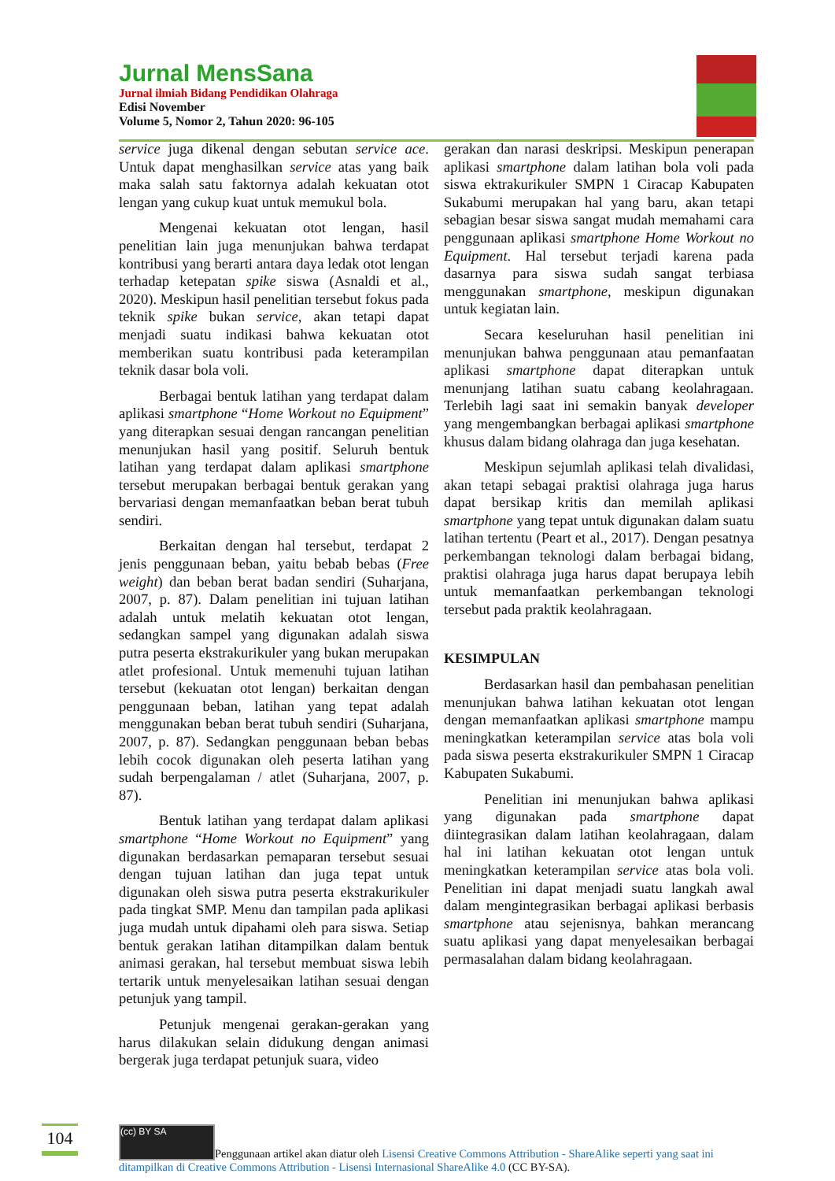Jurnal MensSana
Jurnal ilmiah Bidang Pendidikan Olahraga
Edisi November
Volume 5, Nomor 2, Tahun 2020: 96-105
service juga dikenal dengan sebutan service ace. Untuk dapat menghasilkan service atas yang baik maka salah satu faktornya adalah kekuatan otot lengan yang cukup kuat untuk memukul bola.
Mengenai kekuatan otot lengan, hasil penelitian lain juga menunjukan bahwa terdapat kontribusi yang berarti antara daya ledak otot lengan terhadap ketepatan spike siswa (Asnaldi et al., 2020). Meskipun hasil penelitian tersebut fokus pada teknik spike bukan service, akan tetapi dapat menjadi suatu indikasi bahwa kekuatan otot memberikan suatu kontribusi pada keterampilan teknik dasar bola voli.
Berbagai bentuk latihan yang terdapat dalam aplikasi smartphone “Home Workout no Equipment” yang diterapkan sesuai dengan rancangan penelitian menunjukan hasil yang positif. Seluruh bentuk latihan yang terdapat dalam aplikasi smartphone tersebut merupakan berbagai bentuk gerakan yang bervariasi dengan memanfaatkan beban berat tubuh sendiri.
Berkaitan dengan hal tersebut, terdapat 2 jenis penggunaan beban, yaitu bebab bebas (Free weight) dan beban berat badan sendiri (Suharjana, 2007, p. 87). Dalam penelitian ini tujuan latihan adalah untuk melatih kekuatan otot lengan, sedangkan sampel yang digunakan adalah siswa putra peserta ekstrakurikuler yang bukan merupakan atlet profesional. Untuk memenuhi tujuan latihan tersebut (kekuatan otot lengan) berkaitan dengan penggunaan beban, latihan yang tepat adalah menggunakan beban berat tubuh sendiri (Suharjana, 2007, p. 87). Sedangkan penggunaan beban bebas lebih cocok digunakan oleh peserta latihan yang sudah berpengalaman / atlet (Suharjana, 2007, p. 87).
Bentuk latihan yang terdapat dalam aplikasi smartphone “Home Workout no Equipment” yang digunakan berdasarkan pemaparan tersebut sesuai dengan tujuan latihan dan juga tepat untuk digunakan oleh siswa putra peserta ekstrakurikuler pada tingkat SMP. Menu dan tampilan pada aplikasi juga mudah untuk dipahami oleh para siswa. Setiap bentuk gerakan latihan ditampilkan dalam bentuk animasi gerakan, hal tersebut membuat siswa lebih tertarik untuk menyelesaikan latihan sesuai dengan petunjuk yang tampil.
Petunjuk mengenai gerakan-gerakan yang harus dilakukan selain didukung dengan animasi bergerak juga terdapat petunjuk suara, video
gerakan dan narasi deskripsi. Meskipun penerapan aplikasi smartphone dalam latihan bola voli pada siswa ektrakurikuler SMPN 1 Ciracap Kabupaten Sukabumi merupakan hal yang baru, akan tetapi sebagian besar siswa sangat mudah memahami cara penggunaan aplikasi smartphone Home Workout no Equipment. Hal tersebut terjadi karena pada dasarnya para siswa sudah sangat terbiasa menggunakan smartphone, meskipun digunakan untuk kegiatan lain.
Secara keseluruhan hasil penelitian ini menunjukan bahwa penggunaan atau pemanfaatan aplikasi smartphone dapat diterapkan untuk menunjang latihan suatu cabang keolahragaan. Terlebih lagi saat ini semakin banyak developer yang mengembangkan berbagai aplikasi smartphone khusus dalam bidang olahraga dan juga kesehatan.
Meskipun sejumlah aplikasi telah divalidasi, akan tetapi sebagai praktisi olahraga juga harus dapat bersikap kritis dan memilah aplikasi smartphone yang tepat untuk digunakan dalam suatu latihan tertentu (Peart et al., 2017). Dengan pesatnya perkembangan teknologi dalam berbagai bidang, praktisi olahraga juga harus dapat berupaya lebih untuk memanfaatkan perkembangan teknologi tersebut pada praktik keolahragaan.
KESIMPULAN
Berdasarkan hasil dan pembahasan penelitian menunjukan bahwa latihan kekuatan otot lengan dengan memanfaatkan aplikasi smartphone mampu meningkatkan keterampilan service atas bola voli pada siswa peserta ekstrakurikuler SMPN 1 Ciracap Kabupaten Sukabumi.
Penelitian ini menunjukan bahwa aplikasi yang digunakan pada smartphone dapat diintegrasikan dalam latihan keolahragaan, dalam hal ini latihan kekuatan otot lengan untuk meningkatkan keterampilan service atas bola voli. Penelitian ini dapat menjadi suatu langkah awal dalam mengintegrasikan berbagai aplikasi berbasis smartphone atau sejenisnya, bahkan merancang suatu aplikasi yang dapat menyelesaikan berbagai permasalahan dalam bidang keolahragaan.
104
(cc) BY SA Penggunaan artikel akan diatur oleh Lisensi Creative Commons Attribution - ShareAlike seperti yang saat ini ditampilkan di Creative Commons Attribution - Lisensi Internasional ShareAlike 4.0 (CC BY-SA).